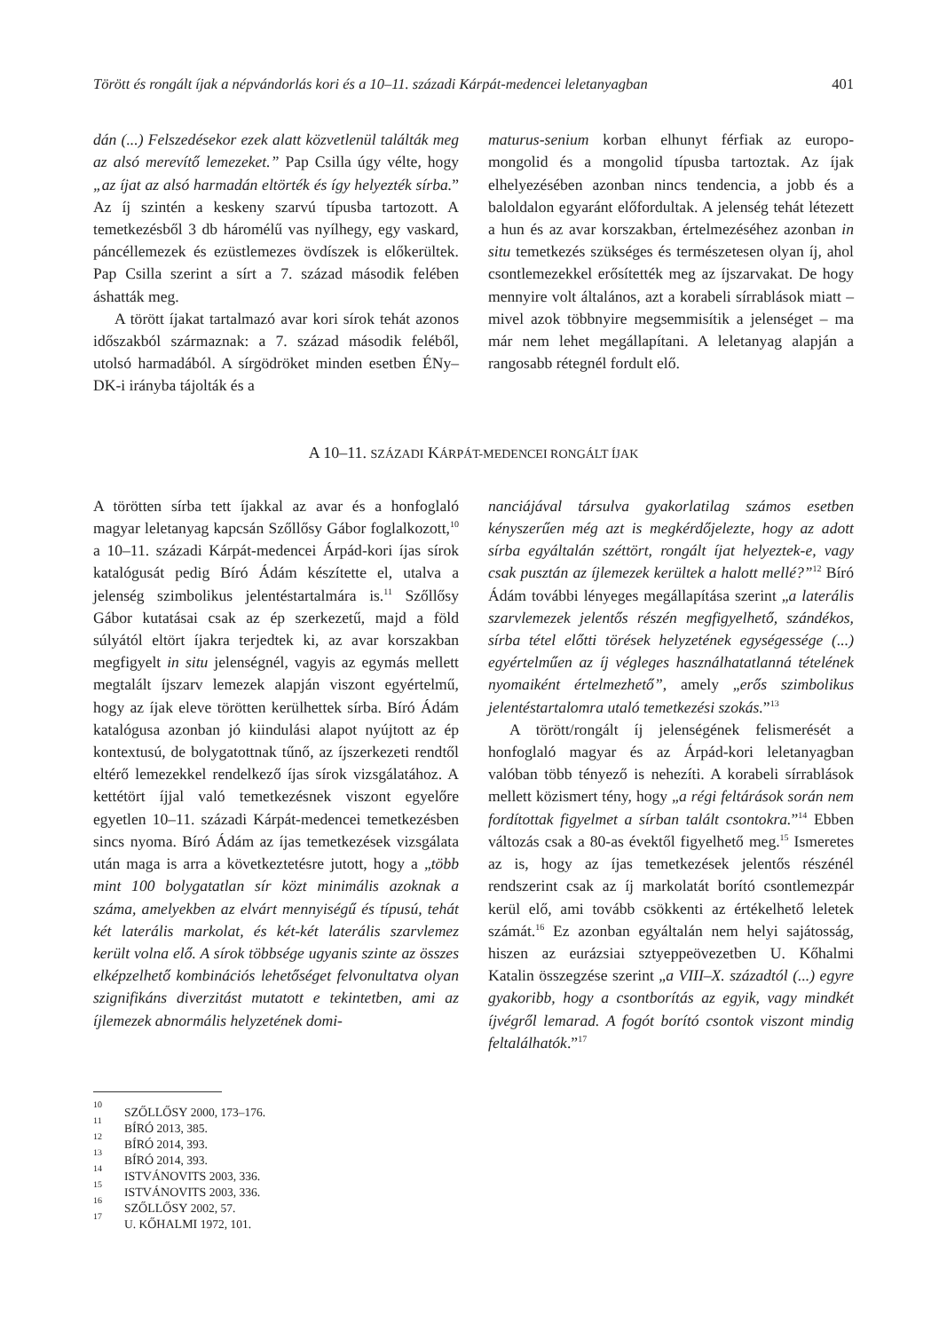Törött és rongált íjak a népvándorlás kori és a 10–11. századi Kárpát-medencei leletanyagban 401
dán (...) Felszedésekor ezek alatt közvetlenül találták meg az alsó merevítő lemezeket.” Pap Csilla úgy vélte, hogy „az íjat az alsó harmadán eltörték és így helyezték sírba.” Az íj szintén a keskeny szarvú típusba tartozott. A temetkezésből 3 db háromélű vas nyílhegy, egy vaskard, páncéllemezek és ezüstlemezes övdíszek is előkerültek. Pap Csilla szerint a sírt a 7. század második felében áshatták meg.
A törött íjakat tartalmazó avar kori sírok tehát azonos időszakból származnak: a 7. század második feléből, utolsó harmadából. A sírgödröket minden esetben ÉNy–DK-i irányba tájolták és a
maturus-senium korban elhunyt férfiak az europo-mongolid és a mongolid típusba tartoztak. Az íjak elhelyezésében azonban nincs tendencia, a jobb és a baloldalon egyaránt előfordultak. A jelenség tehát létezett a hun és az avar korszakban, értelmezéséhez azonban in situ temetkezés szükséges és természetesen olyan íj, ahol csontlemezekkel erősítették meg az íjszarvakat. De hogy mennyire volt általános, azt a korabeli sírrablások miatt – mivel azok többnyire megsemmisítik a jelenséget – ma már nem lehet megállapítani. A leletanyag alapján a rangosabb rétegnél fordult elő.
A 10–11. SZÁZADI KÁRPÁT-MEDENCEI RONGÁLT ÍJAK
A törötten sírba tett íjakkal az avar és a honfoglaló magyar leletanyag kapcsán Szőllősy Gábor foglalkozott,<sup>10</sup> a 10–11. századi Kárpát-medencei Árpád-kori íjas sírok katalógusát pedig Bíró Ádám készítette el, utalva a jelenség szimbolikus jelentéstartalmára is.<sup>11</sup> Szőllősy Gábor kutatásai csak az ép szerkezetű, majd a föld súlyától eltört íjakra terjedtek ki, az avar korszakban megfigyelt in situ jelenségnél, vagyis az egymás mellett megtalált íjszarv lemezek alapján viszont egyértelmű, hogy az íjak eleve törötten kerülhettek sírba. Bíró Ádám katalógusa azonban jó kiindulási alapot nyújtott az ép kontextusú, de bolygatottnak tűnő, az íjszerkezeti rendtől eltérő lemezekkel rendelkező íjas sírok vizsgálatához. A kettétört íjjal való temetkezésnek viszont egyelőre egyetlen 10–11. századi Kárpát-medencei temetkezésben sincs nyoma. Bíró Ádám az íjas temetkezések vizsgálata után maga is arra a következtetésre jutott, hogy a „több mint 100 bolygatatlan sír közt minimális azoknak a száma, amelyekben az elvárt mennyiségű és típusú, tehát két laterális markolat, és két-két laterális szarvlemez került volna elő. A sírok többsége ugyanis szinte az összes elképzelhető kombinációs lehetőséget felvonultatva olyan szignifikáns diverzitást mutatott e tekintetben, ami az íjlemezek abnormális helyzetének domi-
nanciájával társulva gyakorlatilag számos esetben kényszerűen még azt is megkérdőjelezte, hogy az adott sírba egyáltalán széttört, rongált íjat helyeztek-e, vagy csak pusztán az íjlemezek kerültek a halott mellé?”<sup>12</sup> Bíró Ádám további lényeges megállapítása szerint „a laterális szarvlemezek jelentős részén megfigyelhető, szándékos, sírba tétel előtti törések helyzetének egységessége (...) egyértelműen az íj végleges használhatatlanná tételének nyomaiként értelmezhető”, amely „erős szimbolikus jelentéstartalomra utaló temetkezési szokás.”<sup>13</sup>
A törött/rongált íj jelenségének felismerését a honfoglaló magyar és az Árpád-kori leletanyagban valóban több tényező is nehezíti. A korabeli sírrablások mellett közismert tény, hogy „a régi feltárások során nem fordítottak figyelmet a sírban talált csontokra.”<sup>14</sup> Ebben változás csak a 80-as évektől figyelhető meg.<sup>15</sup> Ismeretes az is, hogy az íjas temetkezések jelentős részénél rendszerint csak az íj markolatát borító csontlemezpár kerül elő, ami tovább csökkenti az értékelhető leletek számát.<sup>16</sup> Ez azonban egyáltalán nem helyi sajátosság, hiszen az eurázsiai sztyeppeövezetben U. Kőhalmi Katalin összegzése szerint „a VIII–X. századtól (...) egyre gyakoribb, hogy a csontborítás az egyik, vagy mindkét íjvégről lemarad. A fogót borító csontok viszont mindig feltalálhatók.”<sup>17</sup>
<sup>10</sup> SZŐLLŐSY 2000, 173–176.
<sup>11</sup> BÍRÓ 2013, 385.
<sup>12</sup> BÍRÓ 2014, 393.
<sup>13</sup> BÍRÓ 2014, 393.
<sup>14</sup> ISTVÁNOVITS 2003, 336.
<sup>15</sup> ISTVÁNOVITS 2003, 336.
<sup>16</sup> SZŐLLŐSY 2002, 57.
<sup>17</sup> U. KŐHALMI 1972, 101.